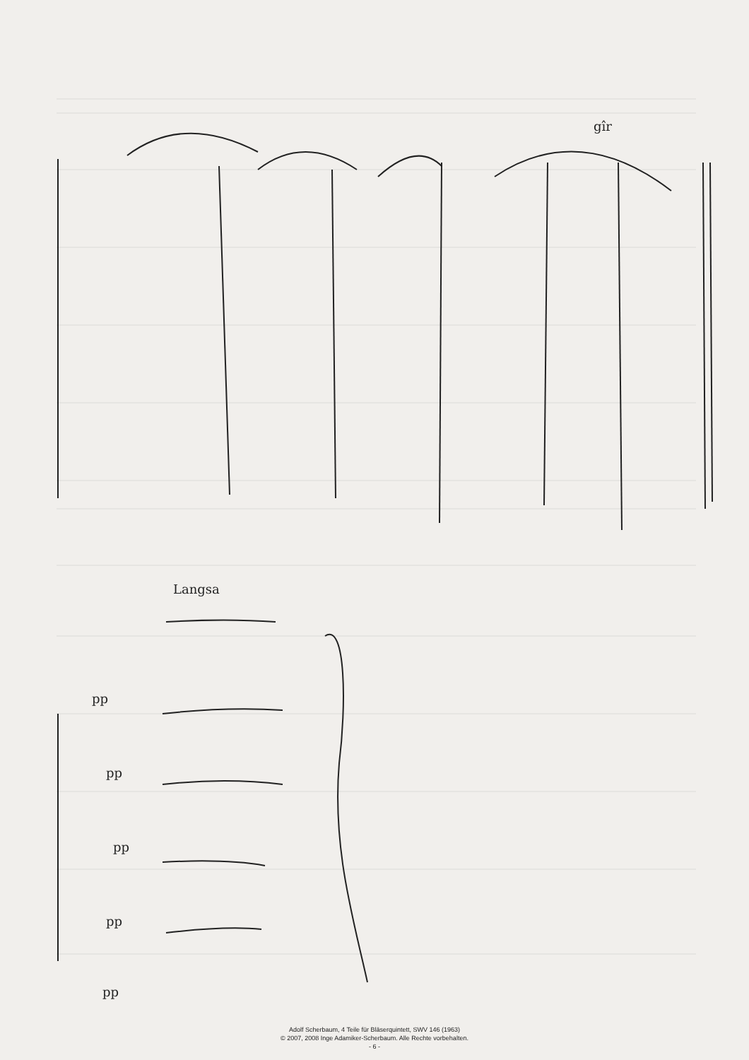gîr
Langsa
pp
pp
pp
pp
pp
Adolf Scherbaum, 4 Teile für Bläserquintett, SWV 146 (1963)
© 2007, 2008 Inge Adamiker-Scherbaum. Alle Rechte vorbehalten.
- 6 -